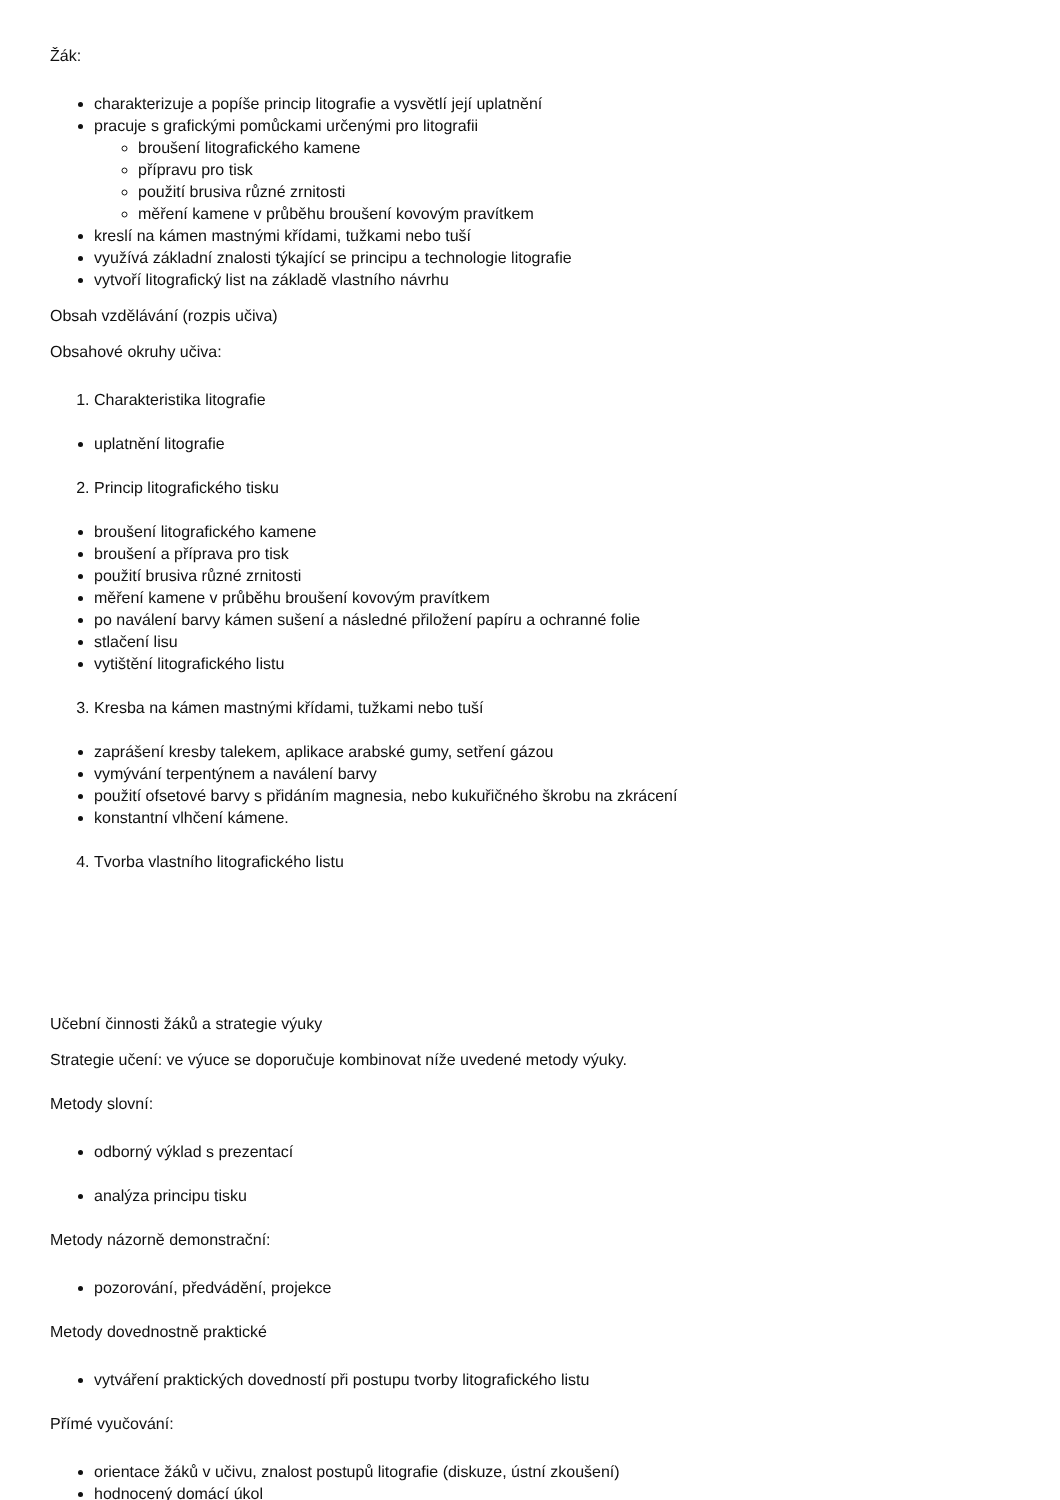Žák:
charakterizuje a popíše princip litografie a vysvětlí její uplatnění
pracuje s grafickými pomůckami určenými pro litografii
broušení litografického kamene
přípravu pro tisk
použití brusiva různé zrnitosti
měření kamene v průběhu broušení kovovým pravítkem
kreslí na kámen mastnými křídami, tužkami nebo tuší
využívá základní znalosti týkající se principu a technologie litografie
vytvoří litografický list na základě vlastního návrhu
Obsah vzdělávání (rozpis učiva)
Obsahové okruhy učiva:
1. Charakteristika litografie
uplatnění litografie
2. Princip litografického tisku
broušení litografického kamene
broušení a příprava pro tisk
použití brusiva různé zrnitosti
měření kamene v průběhu broušení kovovým pravítkem
po naválení barvy kámen sušení a následné přiložení papíru a ochranné folie
stlačení lisu
vytištění litografického listu
3. Kresba na kámen mastnými křídami, tužkami nebo tuší
zaprášení kresby talekem, aplikace arabské gumy, setření gázou
vymývání terpentýnem a naválení barvy
použití ofsetové barvy s přidáním magnesia, nebo kukuřičného škrobu na zkrácení
konstantní vlhčení kámene.
4. Tvorba vlastního litografického listu
Učební činnosti žáků a strategie výuky
Strategie učení: ve výuce se doporučuje kombinovat níže uvedené metody výuky.
Metody slovní:
odborný výklad s prezentací
analýza principu tisku
Metody názorně demonstrační:
pozorování, předvádění, projekce
Metody dovednostně praktické
vytváření praktických dovedností při postupu tvorby litografického listu
Přímé vyučování:
orientace žáků v učivu, znalost postupů litografie (diskuze, ústní zkoušení)
hodnocený domácí úkol